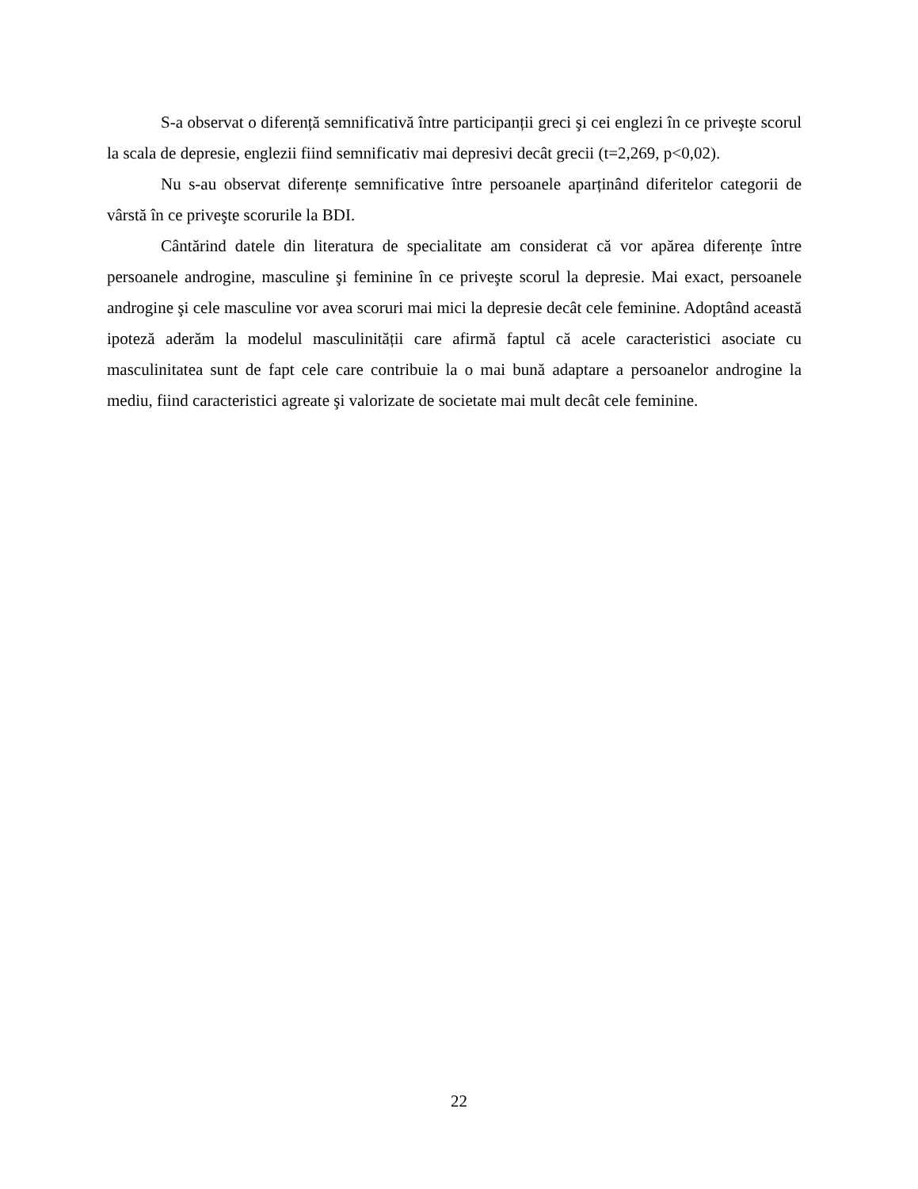S-a observat o diferență semnificativă între participanții greci şi cei englezi în ce priveşte scorul la scala de depresie, englezii fiind semnificativ mai depresivi decât grecii (t=2,269, p<0,02).
Nu s-au observat diferențe semnificative între persoanele aparținând diferitelor categorii de vârstă în ce priveşte scorurile la BDI.
Cântărind datele din literatura de specialitate am considerat că vor apărea diferențe între persoanele androgine, masculine şi feminine în ce priveşte scorul la depresie. Mai exact, persoanele androgine şi cele masculine vor avea scoruri mai mici la depresie decât cele feminine. Adoptând această ipoteză aderăm la modelul masculinității care afirmă faptul că acele caracteristici asociate cu masculinitatea sunt de fapt cele care contribuie la o mai bună adaptare a persoanelor androgine la mediu, fiind caracteristici agreate şi valorizate de societate mai mult decât cele feminine.
22